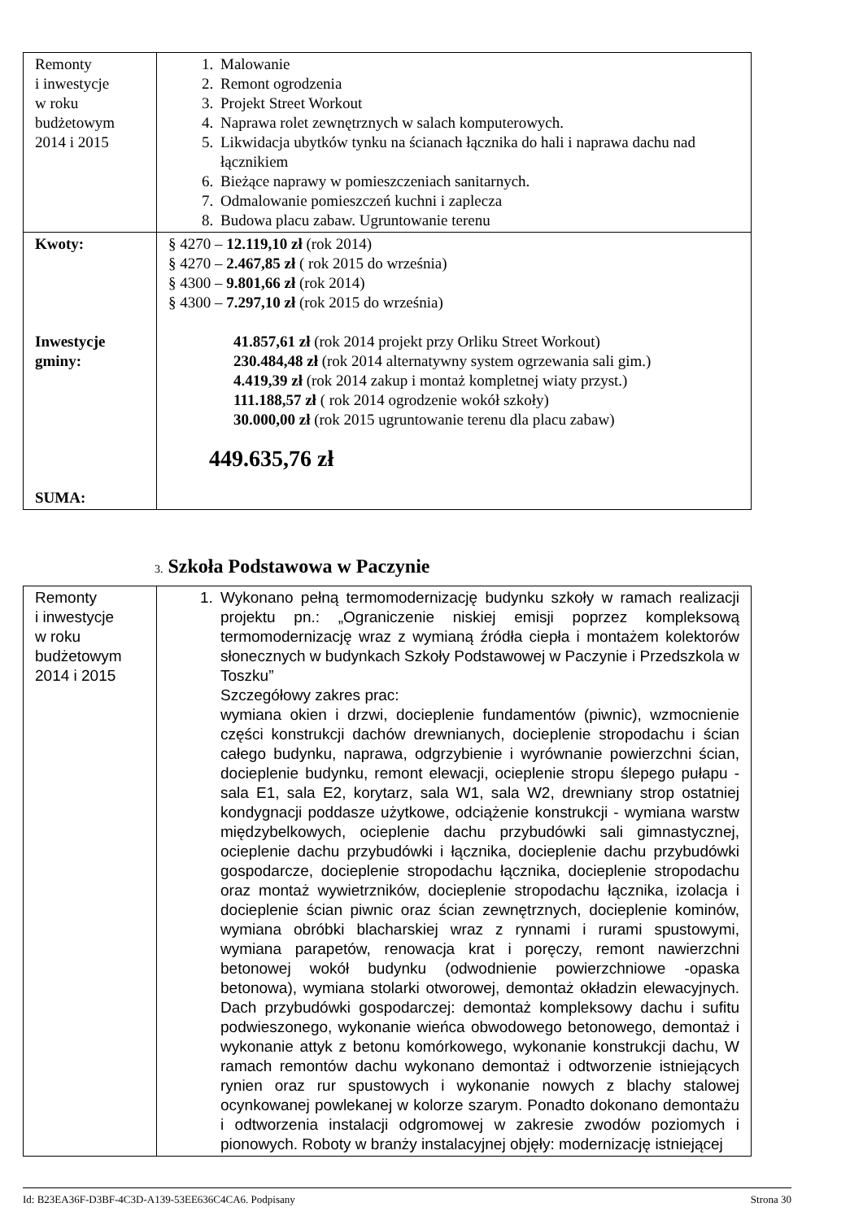| Remonty i inwestycje w roku budżetowym 2014 i 2015 | 1. Malowanie 2. Remont ogrodzenia 3. Projekt Street Workout 4. Naprawa rolet zewnętrznych w salach komputerowych. 5. Likwidacja ubytków tynku na ścianach łącznika do hali i naprawa dachu nad łącznikiem 6. Bieżące naprawy w pomieszczeniach sanitarnych. 7. Odmalowanie pomieszczeń kuchni i zaplecza 8. Budowa placu zabaw. Ugruntowanie terenu |
| Kwoty: Inwestycje gminy: SUMA: | § 4270 – 12.119,10 zł (rok 2014) § 4270 – 2.467,85 zł ( rok 2015 do września) § 4300 – 9.801,66 zł (rok 2014) § 4300 – 7.297,10 zł (rok 2015 do września) 41.857,61 zł (rok 2014 projekt przy Orliku Street Workout) 230.484,48 zł (rok 2014 alternatywny system ogrzewania sali gim.) 4.419,39 zł (rok 2014 zakup i montaż kompletnej wiaty przyst.) 111.188,57 zł ( rok 2014 ogrodzenie wokół szkoły) 30.000,00 zł (rok 2015 ugruntowanie terenu dla placu zabaw) 449.635,76 zł |
3. Szkoła Podstawowa w Paczynie
| Remonty i inwestycje w roku budżetowym 2014 i 2015 | 1. Wykonano pełną termomodernizację budynku szkoły w ramach realizacji projektu pn.: „Ograniczenie niskiej emisji poprzez kompleksową termomodernizację wraz z wymianą źródła ciepła i montażem kolektorów słonecznych w budynkach Szkoły Podstawowej w Paczynie i Przedszkola w Toszku” Szczegółowy zakres prac: wymiana okien i drzwi, docieplenie fundamentów (piwnic), wzmocnienie części konstrukcji dachów drewnianych, docieplenie stropodachu i ścian całego budynku, naprawa, odgrzybienie i wyrównanie powierzchni ścian, docieplenie budynku, remont elewacji, ocieplenie stropu ślepego pułapu - sala E1, sala E2, korytarz, sala W1, sala W2, drewniany strop ostatniej kondygnacji poddasze użytkowe, odciążenie konstrukcji - wymiana warstw międzybelkowych, ocieplenie dachu przybudówki sali gimnastycznej, ocieplenie dachu przybudówki i łącznika, docieplenie dachu przybudówki gospodarcze, docieplenie stropodachu łącznika, docieplenie stropodachu oraz montaż wywietrzników, docieplenie stropodachu łącznika, izolacja i docieplenie ścian piwnic oraz ścian zewnętrznych, docieplenie kominów, wymiana obróbki blacharskiej wraz z rynnami i rurami spustowymi, wymiana parapetów, renowacja krat i poręczy, remont nawierzchni betonowej wokół budynku (odwodnienie powierzchniowe -opaska betonowa), wymiana stolarki otworowej, demontaż okładzin elewacyjnych. Dach przybudówki gospodarczej: demontaż kompleksowy dachu i sufitu podwieszonego, wykonanie wieńca obwodowego betonowego, demontaż i wykonanie attyk z betonu komórkowego, wykonanie konstrukcji dachu, W ramach remontów dachu wykonano demontaż i odtworzenie istniejących rynien oraz rur spustowych i wykonanie nowych z blachy stalowej ocynkowanej powlekanej w kolorze szarym. Ponadto dokonano demontażu i odtworzenia instalacji odgromowej w zakresie zwodów poziomych i pionowych. Roboty w branży instalacyjnej objęły: modernizację istniejącej |
Id: B23EA36F-D3BF-4C3D-A139-53EE636C4CA6. Podpisany Strona 30